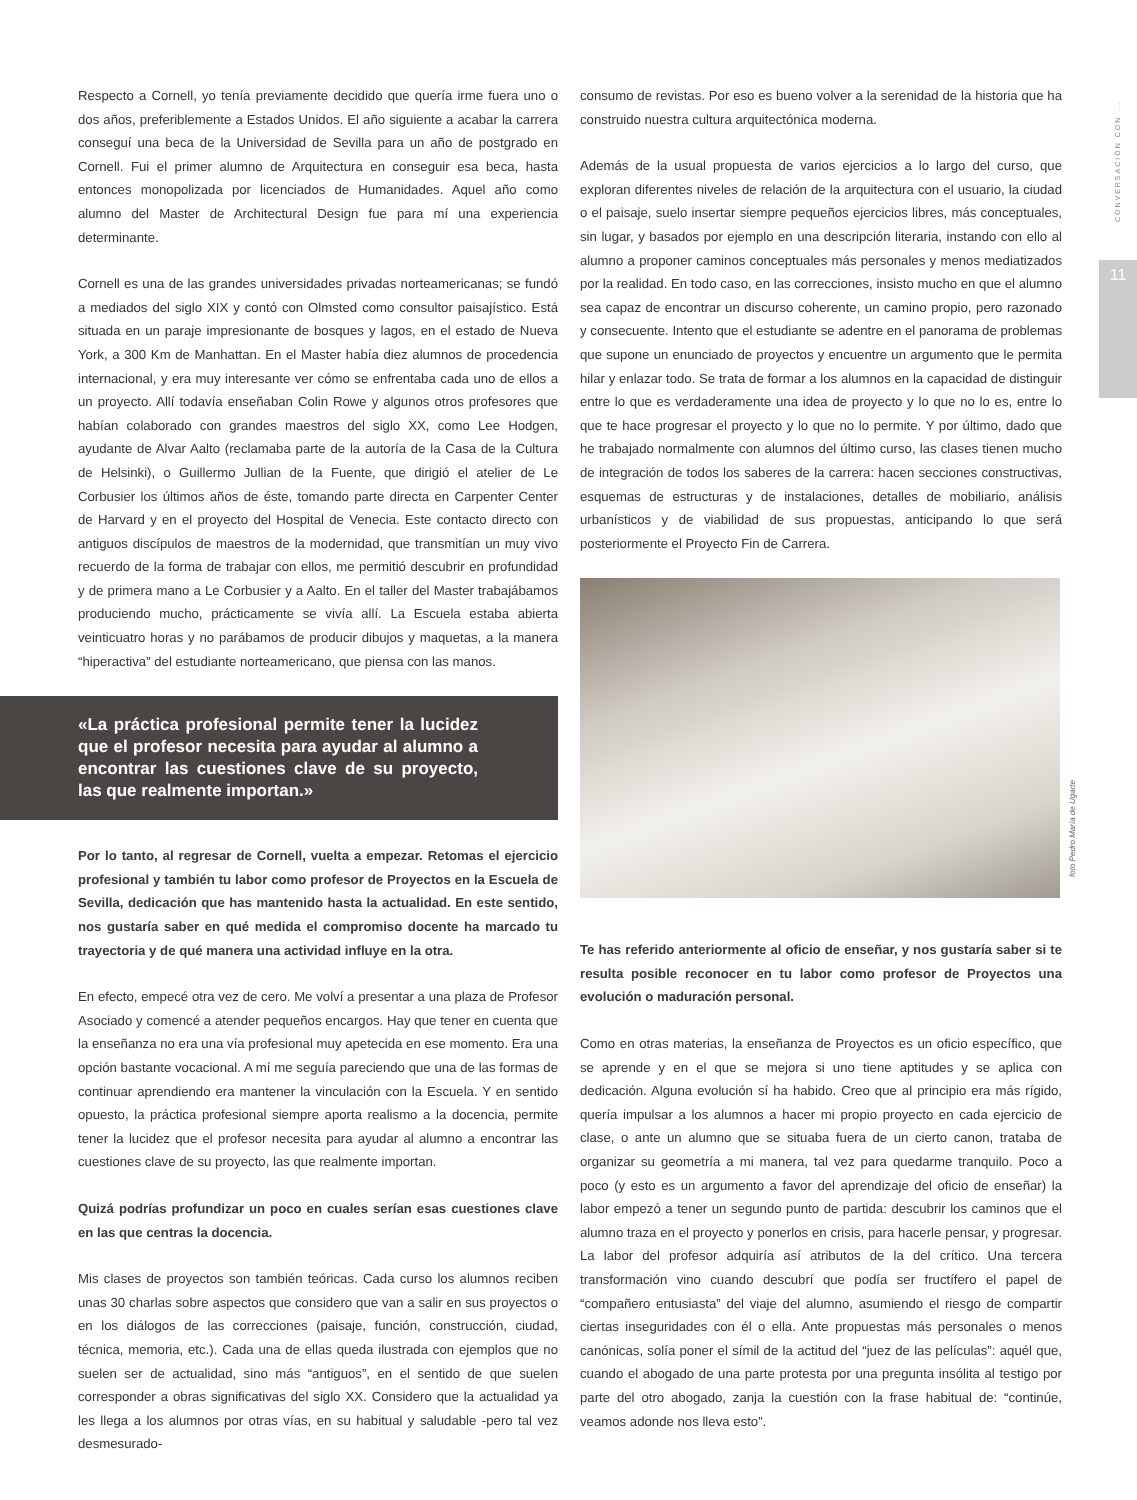CONVERSACIÓN CON ...
11
foto Pedro María de Ugarte
Respecto a Cornell, yo tenía previamente decidido que quería irme fuera uno o dos años, preferiblemente a Estados Unidos. El año siguiente a acabar la carrera conseguí una beca de la Universidad de Sevilla para un año de postgrado en Cornell. Fui el primer alumno de Arquitectura en conseguir esa beca, hasta entonces monopolizada por licenciados de Humanidades. Aquel año como alumno del Master de Architectural Design fue para mí una experiencia determinante.
Cornell es una de las grandes universidades privadas norteamericanas; se fundó a mediados del siglo XIX y contó con Olmsted como consultor paisajístico. Está situada en un paraje impresionante de bosques y lagos, en el estado de Nueva York, a 300 Km de Manhattan. En el Master había diez alumnos de procedencia internacional, y era muy interesante ver cómo se enfrentaba cada uno de ellos a un proyecto. Allí todavía enseñaban Colin Rowe y algunos otros profesores que habían colaborado con grandes maestros del siglo XX, como Lee Hodgen, ayudante de Alvar Aalto (reclamaba parte de la autoría de la Casa de la Cultura de Helsinki), o Guillermo Jullian de la Fuente, que dirigió el atelier de Le Corbusier los últimos años de éste, tomando parte directa en Carpenter Center de Harvard y en el proyecto del Hospital de Venecia. Este contacto directo con antiguos discípulos de maestros de la modernidad, que transmitían un muy vivo recuerdo de la forma de trabajar con ellos, me permitió descubrir en profundidad y de primera mano a Le Corbusier y a Aalto. En el taller del Master trabajábamos produciendo mucho, prácticamente se vivía allí. La Escuela estaba abierta veinticuatro horas y no parábamos de producir dibujos y maquetas, a la manera “hiperactiva” del estudiante norteamericano, que piensa con las manos.
«La práctica profesional permite tener la lucidez que el profesor necesita para ayudar al alumno a encontrar las cuestiones clave de su proyecto, las que realmente importan.»
Por lo tanto, al regresar de Cornell, vuelta a empezar. Retomas el ejercicio profesional y también tu labor como profesor de Proyectos en la Escuela de Sevilla, dedicación que has mantenido hasta la actualidad. En este sentido, nos gustaría saber en qué medida el compromiso docente ha marcado tu trayectoria y de qué manera una actividad influye en la otra.
En efecto, empecé otra vez de cero. Me volví a presentar a una plaza de Profesor Asociado y comencé a atender pequeños encargos. Hay que tener en cuenta que la enseñanza no era una vía profesional muy apetecida en ese momento. Era una opción bastante vocacional. A mí me seguía pareciendo que una de las formas de continuar aprendiendo era mantener la vinculación con la Escuela. Y en sentido opuesto, la práctica profesional siempre aporta realismo a la docencia, permite tener la lucidez que el profesor necesita para ayudar al alumno a encontrar las cuestiones clave de su proyecto, las que realmente importan.
Quizá podrías profundizar un poco en cuales serían esas cuestiones clave en las que centras la docencia.
Mis clases de proyectos son también teóricas. Cada curso los alumnos reciben unas 30 charlas sobre aspectos que considero que van a salir en sus proyectos o en los diálogos de las correcciones (paisaje, función, construcción, ciudad, técnica, memoria, etc.). Cada una de ellas queda ilustrada con ejemplos que no suelen ser de actualidad, sino más “antiguos”, en el sentido de que suelen corresponder a obras significativas del siglo XX. Considero que la actualidad ya les llega a los alumnos por otras vías, en su habitual y saludable -pero tal vez desmesurado-
consumo de revistas. Por eso es bueno volver a la serenidad de la historia que ha construido nuestra cultura arquitectónica moderna.
Además de la usual propuesta de varios ejercicios a lo largo del curso, que exploran diferentes niveles de relación de la arquitectura con el usuario, la ciudad o el paisaje, suelo insertar siempre pequeños ejercicios libres, más conceptuales, sin lugar, y basados por ejemplo en una descripción literaria, instando con ello al alumno a proponer caminos conceptuales más personales y menos mediatizados por la realidad. En todo caso, en las correcciones, insisto mucho en que el alumno sea capaz de encontrar un discurso coherente, un camino propio, pero razonado y consecuente. Intento que el estudiante se adentre en el panorama de problemas que supone un enunciado de proyectos y encuentre un argumento que le permita hilar y enlazar todo. Se trata de formar a los alumnos en la capacidad de distinguir entre lo que es verdaderamente una idea de proyecto y lo que no lo es, entre lo que te hace progresar el proyecto y lo que no lo permite. Y por último, dado que he trabajado normalmente con alumnos del último curso, las clases tienen mucho de integración de todos los saberes de la carrera: hacen secciones constructivas, esquemas de estructuras y de instalaciones, detalles de mobiliario, análisis urbanísticos y de viabilidad de sus propuestas, anticipando lo que será posteriormente el Proyecto Fin de Carrera.
Te has referido anteriormente al oficio de enseñar, y nos gustaría saber si te resulta posible reconocer en tu labor como profesor de Proyectos una evolución o maduración personal.
Como en otras materias, la enseñanza de Proyectos es un oficio específico, que se aprende y en el que se mejora si uno tiene aptitudes y se aplica con dedicación. Alguna evolución sí ha habido. Creo que al principio era más rígido, quería impulsar a los alumnos a hacer mi propio proyecto en cada ejercicio de clase, o ante un alumno que se situaba fuera de un cierto canon, trataba de organizar su geometría a mi manera, tal vez para quedarme tranquilo. Poco a poco (y esto es un argumento a favor del aprendizaje del oficio de enseñar) la labor empezó a tener un segundo punto de partida: descubrir los caminos que el alumno traza en el proyecto y ponerlos en crisis, para hacerle pensar, y progresar. La labor del profesor adquiría así atributos de la del crítico. Una tercera transformación vino cuando descubrí que podía ser fructífero el papel de “compañero entusiasta” del viaje del alumno, asumiendo el riesgo de compartir ciertas inseguridades con él o ella. Ante propuestas más personales o menos canónicas, solía poner el símil de la actitud del “juez de las películas”: aquél que, cuando el abogado de una parte protesta por una pregunta insólita al testigo por parte del otro abogado, zanja la cuestión con la frase habitual de: “continúe, veamos adonde nos lleva esto”.